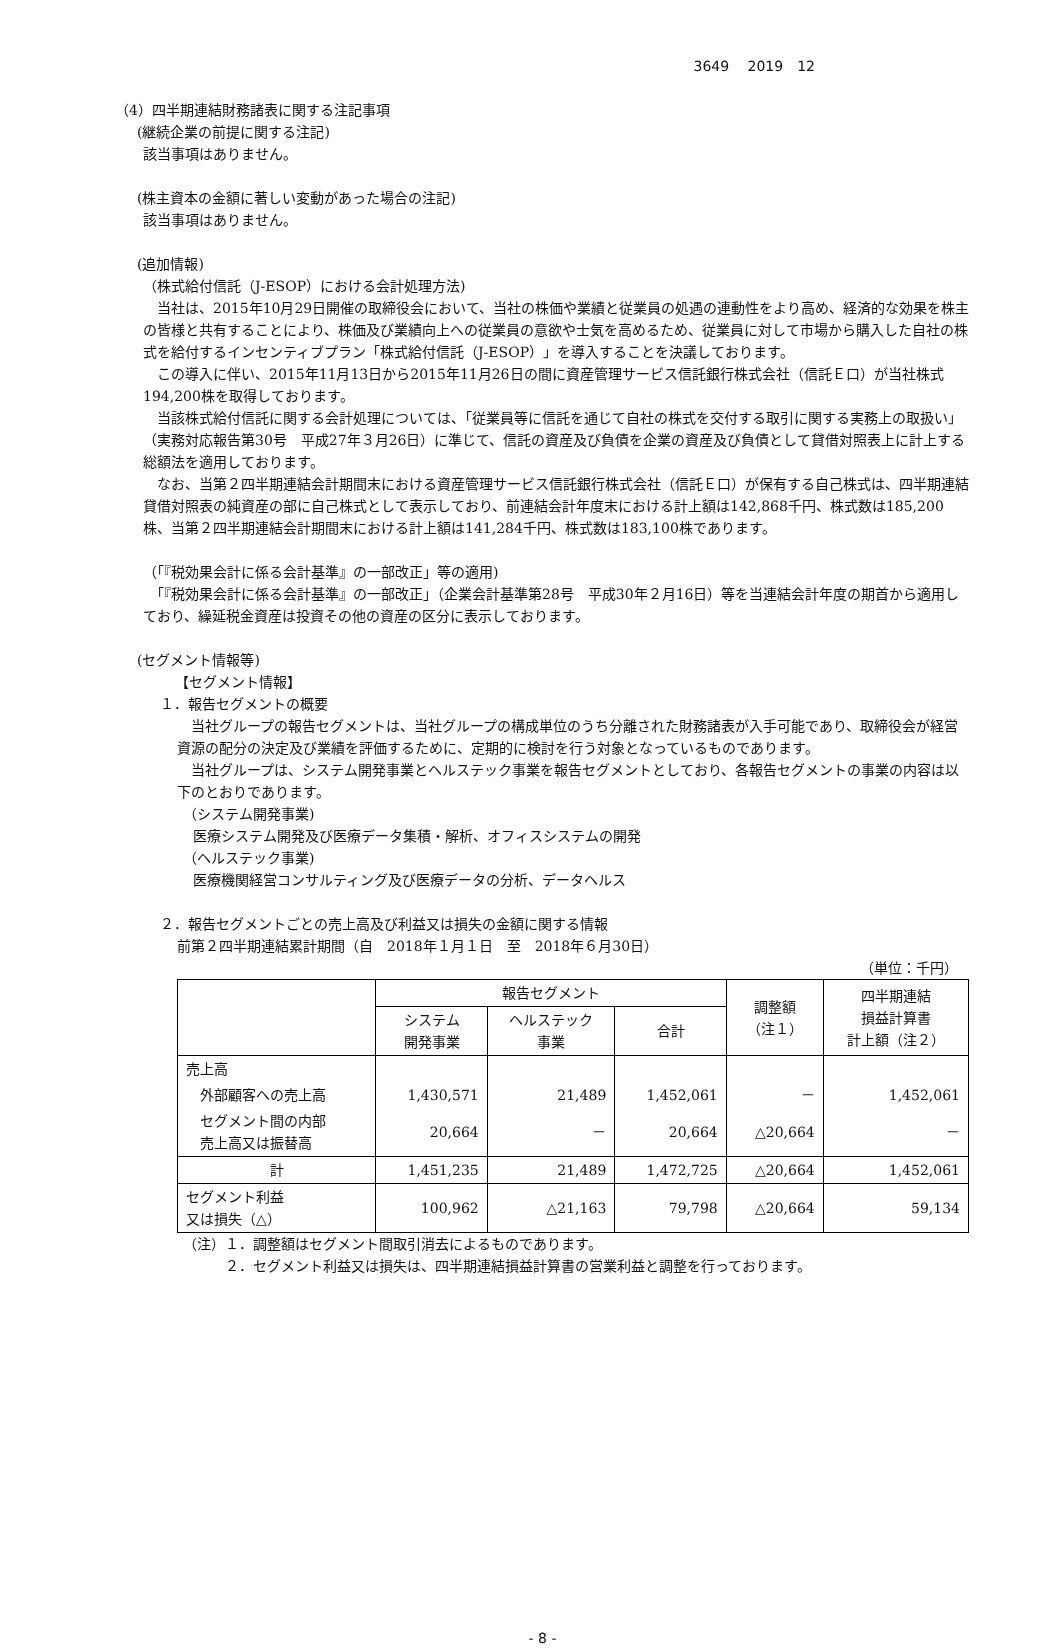3649　 2019　12
（4）四半期連結財務諸表に関する注記事項
(継続企業の前提に関する注記)
該当事項はありません。
(株主資本の金額に著しい変動があった場合の注記)
該当事項はありません。
(追加情報)
（株式給付信託（J-ESOP）における会計処理方法)
　当社は、2015年10月29日開催の取締役会において、当社の株価や業績と従業員の処遇の連動性をより高め、経済的な効果を株主の皆様と共有することにより、株価及び業績向上への従業員の意欲や士気を高めるため、従業員に対して市場から購入した自社の株式を給付するインセンティブプラン「株式給付信託（J-ESOP）」を導入することを決議しております。
　この導入に伴い、2015年11月13日から2015年11月26日の間に資産管理サービス信託銀行株式会社（信託Ｅ口）が当社株式194,200株を取得しております。
　当該株式給付信託に関する会計処理については、「従業員等に信託を通じて自社の株式を交付する取引に関する実務上の取扱い」（実務対応報告第30号　平成27年３月26日）に準じて、信託の資産及び負債を企業の資産及び負債として貸借対照表上に計上する総額法を適用しております。
　なお、当第２四半期連結会計期間末における資産管理サービス信託銀行株式会社（信託Ｅ口）が保有する自己株式は、四半期連結貸借対照表の純資産の部に自己株式として表示しており、前連結会計年度末における計上額は142,868千円、株式数は185,200株、当第２四半期連結会計期間末における計上額は141,284千円、株式数は183,100株であります。
（「『税効果会計に係る会計基準』の一部改正」等の適用)
　「『税効果会計に係る会計基準』の一部改正」（企業会計基準第28号　平成30年２月16日）等を当連結会計年度の期首から適用しており、繰延税金資産は投資その他の資産の区分に表示しております。
(セグメント情報等)
【セグメント情報】
１．報告セグメントの概要
　当社グループの報告セグメントは、当社グループの構成単位のうち分離された財務諸表が入手可能であり、取締役会が経営資源の配分の決定及び業績を評価するために、定期的に検討を行う対象となっているものであります。
　当社グループは、システム開発事業とヘルステック事業を報告セグメントとしており、各報告セグメントの事業の内容は以下のとおりであります。
（システム開発事業)
医療システム開発及び医療データ集積・解析、オフィスシステムの開発
（ヘルステック事業)
医療機関経営コンサルティング及び医療データの分析、データヘルス
２．報告セグメントごとの売上高及び利益又は損失の金額に関する情報
前第２四半期連結累計期間（自　2018年１月１日　至　2018年６月30日）
（単位：千円）
| | 報告セグメント | | | 調整額 （注１） | 四半期連結 損益計算書 計上額（注２） |
| --- | --- | --- | --- | --- | --- |
| | システム 開発事業 | ヘルステック 事業 | 合計 | | |
| 売上高 | | | | | |
| 外部顧客への売上高 | 1,430,571 | 21,489 | 1,452,061 | － | 1,452,061 |
| セグメント間の内部 売上高又は振替高 | 20,664 | － | 20,664 | △20,664 | － |
| 計 | 1,451,235 | 21,489 | 1,472,725 | △20,664 | 1,452,061 |
| セグメント利益 又は損失（△） | 100,962 | △21,163 | 79,798 | △20,664 | 59,134 |
（注）１．調整額はセグメント間取引消去によるものであります。
２．セグメント利益又は損失は、四半期連結損益計算書の営業利益と調整を行っております。
- 8 -